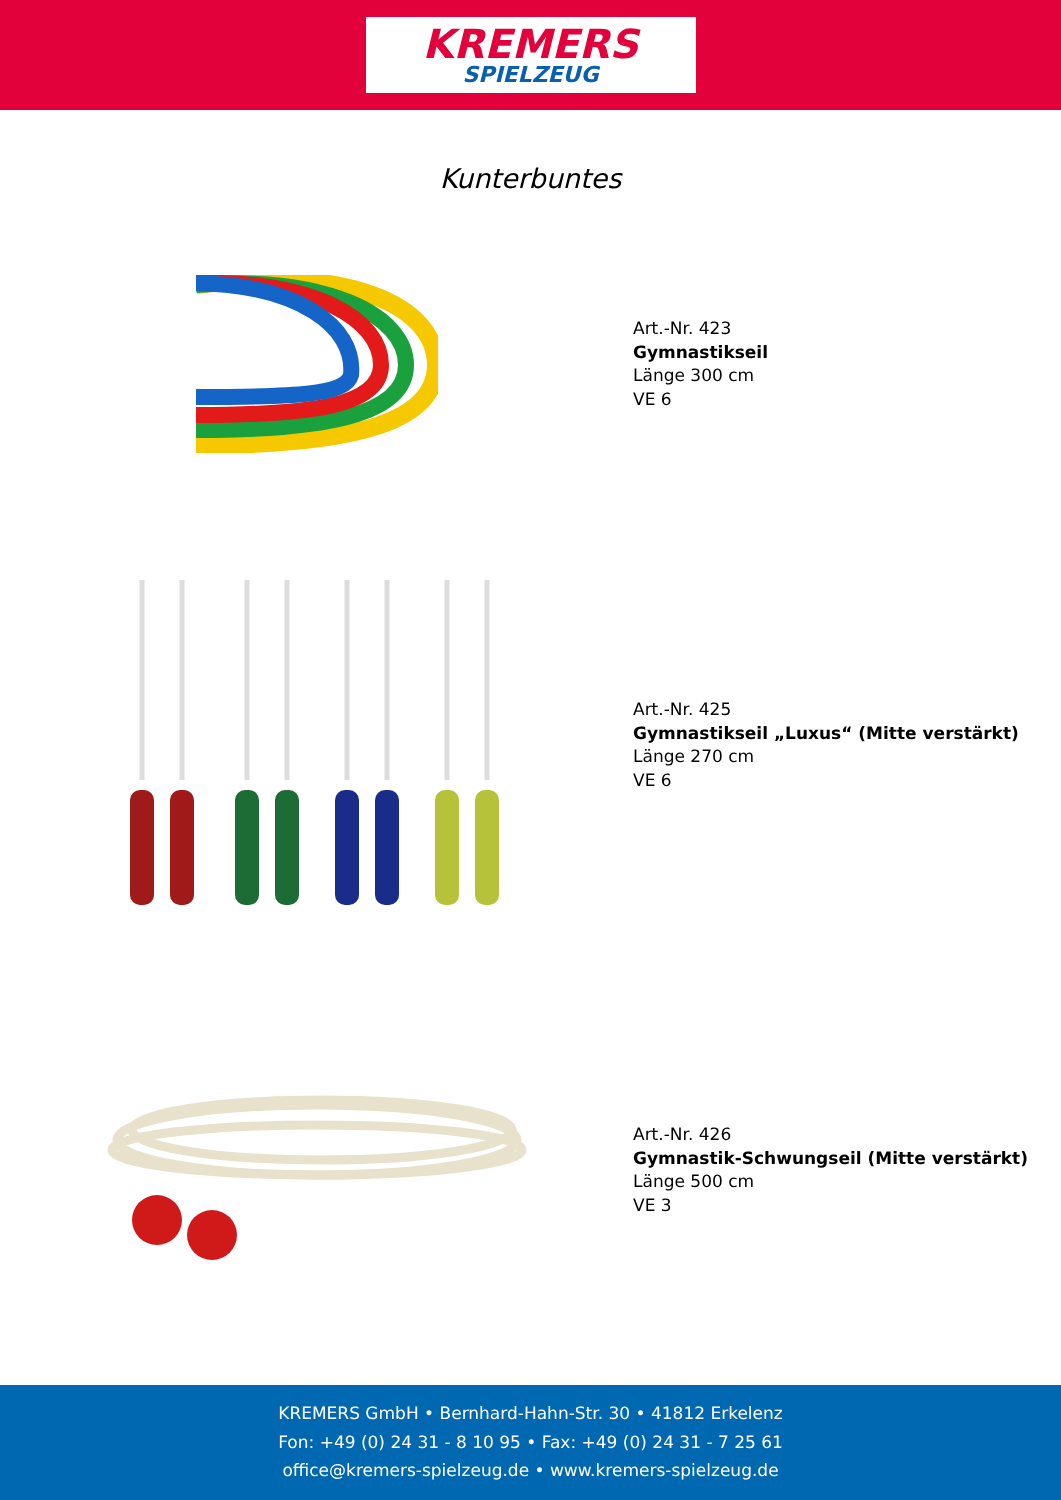KREMERS
SPIELZEUG
Kunterbuntes
Art.-Nr. 423
Gymnastikseil
Länge 300 cm
VE 6
Art.-Nr. 425
Gymnastikseil „Luxus“ (Mitte verstärkt)
Länge 270 cm
VE 6
Art.-Nr. 426
Gymnastik-Schwungseil (Mitte verstärkt)
Länge 500 cm
VE 3
KREMERS GmbH • Bernhard-Hahn-Str. 30 • 41812 Erkelenz
Fon: +49 (0) 24 31 - 8 10 95 • Fax: +49 (0) 24 31 - 7 25 61
office@kremers-spielzeug.de • www.kremers-spielzeug.de